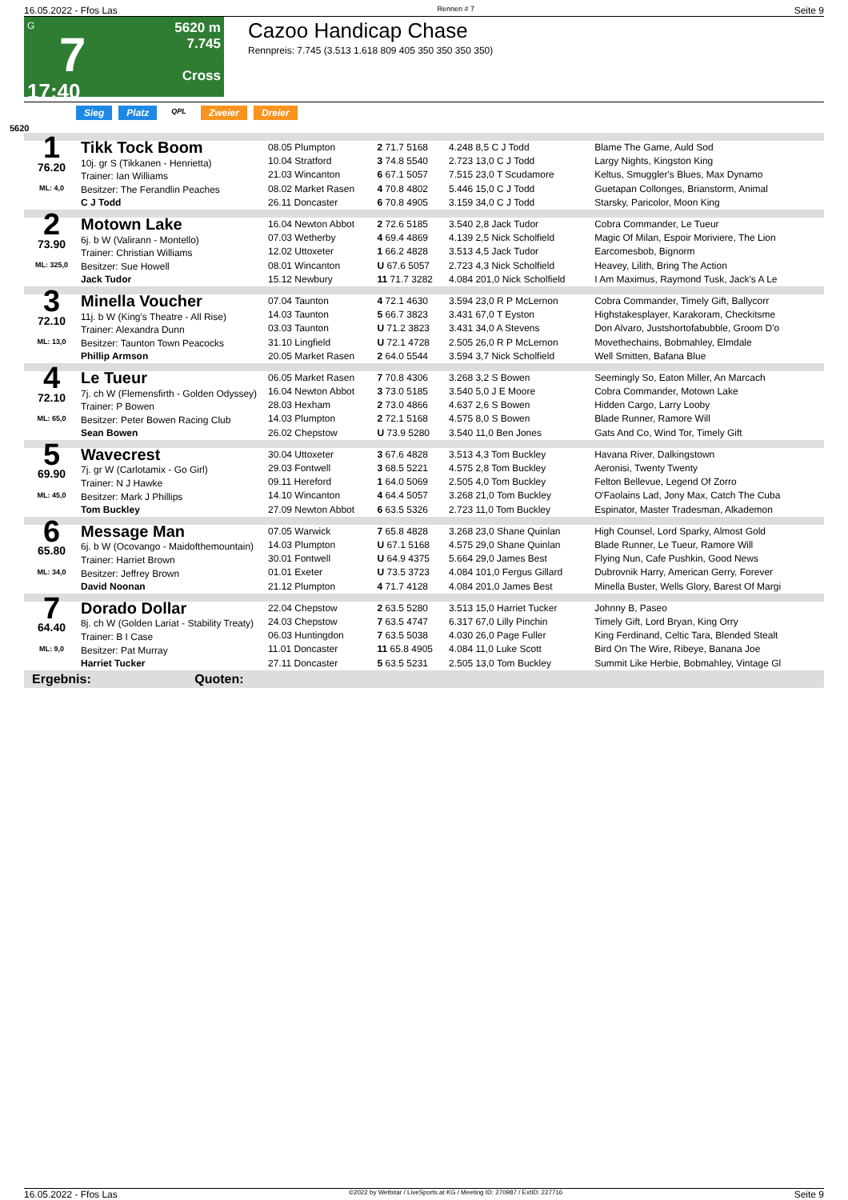16.05.2022 - Ffos Las Rennen # 7 Seite 9
G
7
17:40
5620 m
7.745
Cross
Cazoo Handicap Chase
Rennpreis: 7.745 (3.513 1.618 809 405 350 350 350 350)
Sieg Platz QPL Zweier Dreier
5620
| 1 76.20 ML: 4,0 | Tikk Tock Boom 10j. gr S (Tikkanen - Henrietta) Trainer: Ian Williams Besitzer: The Ferandlin Peaches C J Todd | 08.05 Plumpton | 2 71.7 5168 | 4.248 8,5 C J Todd | Blame The Game, Auld Sod |
| | | 10.04 Stratford | 3 74.8 5540 | 2.723 13,0 C J Todd | Largy Nights, Kingston King |
| | | 21.03 Wincanton | 6 67.1 5057 | 7.515 23,0 T Scudamore | Keltus, Smuggler's Blues, Max Dynamo |
| | | 08.02 Market Rasen | 4 70.8 4802 | 5.446 15,0 C J Todd | Guetapan Collonges, Brianstorm, Animal |
| | | 26.11 Doncaster | 6 70.8 4905 | 3.159 34,0 C J Todd | Starsky, Paricolor, Moon King |
| 2 73.90 ML: 325,0 | Motown Lake 6j. b W (Valirann - Montello) Trainer: Christian Williams Besitzer: Sue Howell Jack Tudor | 16.04 Newton Abbot | 2 72.6 5185 | 3.540 2,8 Jack Tudor | Cobra Commander, Le Tueur |
| | | 07.03 Wetherby | 4 69.4 4869 | 4.139 2,5 Nick Scholfield | Magic Of Milan, Espoir Moriviere, The Lion |
| | | 12.02 Uttoxeter | 1 66.2 4828 | 3.513 4,5 Jack Tudor | Earcomesbob, Bignorm |
| | | 08.01 Wincanton | U 67.6 5057 | 2.723 4,3 Nick Scholfield | Heavey, Lilith, Bring The Action |
| | | 15.12 Newbury | 11 71.7 3282 | 4.084 201,0 Nick Scholfield | I Am Maximus, Raymond Tusk, Jack's A Le |
| 3 72.10 ML: 13,0 | Minella Voucher 11j. b W (King's Theatre - All Rise) Trainer: Alexandra Dunn Besitzer: Taunton Town Peacocks Phillip Armson | 07.04 Taunton | 4 72.1 4630 | 3.594 23,0 R P McLernon | Cobra Commander, Timely Gift, Ballycorr |
| | | 14.03 Taunton | 5 66.7 3823 | 3.431 67,0 T Eyston | Highstakesplayer, Karakoram, Checkitsme |
| | | 03.03 Taunton | U 71.2 3823 | 3.431 34,0 A Stevens | Don Alvaro, Justshortofabubble, Groom D'o |
| | | 31.10 Lingfield | U 72.1 4728 | 2.505 26,0 R P McLernon | Movethechains, Bobmahley, Elmdale |
| | | 20.05 Market Rasen | 2 64.0 5544 | 3.594 3,7 Nick Scholfield | Well Smitten, Bafana Blue |
| 4 72.10 ML: 65,0 | Le Tueur 7j. ch W (Flemensfirth - Golden Odyssey) Trainer: P Bowen Besitzer: Peter Bowen Racing Club Sean Bowen | 06.05 Market Rasen | 7 70.8 4306 | 3.268 3,2 S Bowen | Seemingly So, Eaton Miller, An Marcach |
| | | 16.04 Newton Abbot | 3 73.0 5185 | 3.540 5,0 J E Moore | Cobra Commander, Motown Lake |
| | | 28.03 Hexham | 2 73.0 4866 | 4.637 2,6 S Bowen | Hidden Cargo, Larry Looby |
| | | 14.03 Plumpton | 2 72.1 5168 | 4.575 8,0 S Bowen | Blade Runner, Ramore Will |
| | | 26.02 Chepstow | U 73.9 5280 | 3.540 11,0 Ben Jones | Gats And Co, Wind Tor, Timely Gift |
| 5 69.90 ML: 45,0 | Wavecrest 7j. gr W (Carlotamix - Go Girl) Trainer: N J Hawke Besitzer: Mark J Phillips Tom Buckley | 30.04 Uttoxeter | 3 67.6 4828 | 3.513 4,3 Tom Buckley | Havana River, Dalkingstown |
| | | 29.03 Fontwell | 3 68.5 5221 | 4.575 2,8 Tom Buckley | Aeronisi, Twenty Twenty |
| | | 09.11 Hereford | 1 64.0 5069 | 2.505 4,0 Tom Buckley | Felton Bellevue, Legend Of Zorro |
| | | 14.10 Wincanton | 4 64.4 5057 | 3.268 21,0 Tom Buckley | O'Faolains Lad, Jony Max, Catch The Cuba |
| | | 27.09 Newton Abbot | 6 63.5 5326 | 2.723 11,0 Tom Buckley | Espinator, Master Tradesman, Alkademon |
| 6 65.80 ML: 34,0 | Message Man 6j. b W (Ocovango - Maidofthemountain) Trainer: Harriet Brown Besitzer: Jeffrey Brown David Noonan | 07.05 Warwick | 7 65.8 4828 | 3.268 23,0 Shane Quinlan | High Counsel, Lord Sparky, Almost Gold |
| | | 14.03 Plumpton | U 67.1 5168 | 4.575 29,0 Shane Quinlan | Blade Runner, Le Tueur, Ramore Will |
| | | 30.01 Fontwell | U 64.9 4375 | 5.664 29,0 James Best | Flying Nun, Cafe Pushkin, Good News |
| | | 01.01 Exeter | U 73.5 3723 | 4.084 101,0 Fergus Gillard | Dubrovnik Harry, American Gerry, Forever |
| | | 21.12 Plumpton | 4 71.7 4128 | 4.084 201,0 James Best | Minella Buster, Wells Glory, Barest Of Margi |
| 7 64.40 ML: 9,0 | Dorado Dollar 8j. ch W (Golden Lariat - Stability Treaty) Trainer: B I Case Besitzer: Pat Murray Harriet Tucker | 22.04 Chepstow | 2 63.5 5280 | 3.513 15,0 Harriet Tucker | Johnny B, Paseo |
| | | 24.03 Chepstow | 7 63.5 4747 | 6.317 67,0 Lilly Pinchin | Timely Gift, Lord Bryan, King Orry |
| | | 06.03 Huntingdon | 7 63.5 5038 | 4.030 26,0 Page Fuller | King Ferdinand, Celtic Tara, Blended Stealt |
| | | 11.01 Doncaster | 11 65.8 4905 | 4.084 11,0 Luke Scott | Bird On The Wire, Ribeye, Banana Joe |
| | | 27.11 Doncaster | 5 63.5 5231 | 2.505 13,0 Tom Buckley | Summit Like Herbie, Bobmahley, Vintage Gl |
Ergebnis: Quoten:
16.05.2022 - Ffos Las ©2022 by Wettstar / LiveSports.at KG / Meeting ID: 270987 / ExtID: 227716 Seite 9